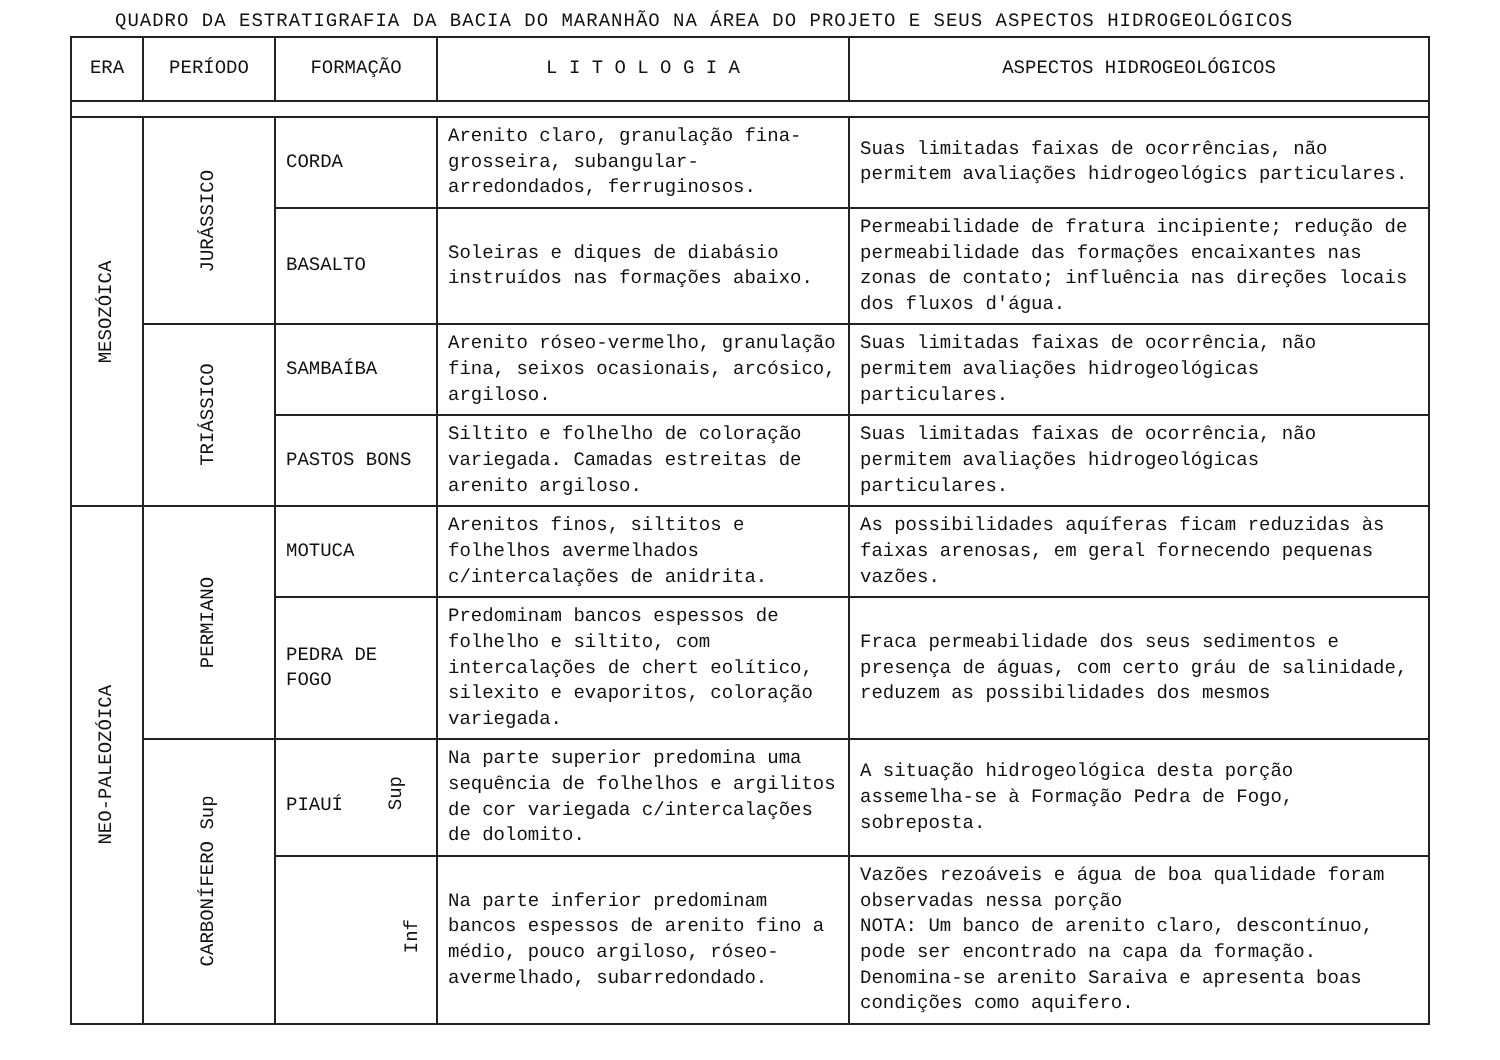QUADRO DA ESTRATIGRAFIA DA BACIA DO MARANHÃO NA ÁREA DO PROJETO E SEUS ASPECTOS HIDROGEOLÓGICOS
| ERA | PERÍODO | FORMAÇÃO | L I T O L O G I A | ASPECTOS HIDROGEOLÓGICOS |
| --- | --- | --- | --- | --- |
| MESOZÓICA | JURÁSSICO | CORDA | Arenito claro, granulação fina-grosseira, subangular-arredondados, ferruginosos. | Suas limitadas faixas de ocorrências, não permitem avaliações hidrogeológics particulares. |
| | | BASALTO | Soleiras e diques de diabásio instruídos nas formações abaixo. | Permeabilidade de fratura incipiente; redução de permeabilidade das formações encaixantes nas zonas de contato; influência nas direções locais dos fluxos d'água. |
| | TRIÁSSICO | SAMBAÍBA | Arenito róseo-vermelho, granulação fina, seixos ocasionais, arcósico, argiloso. | Suas limitadas faixas de ocorrência, não permitem avaliações hidrogeológicas particulares. |
| | | PASTOS BONS | Siltito e folhelho de coloração variegada. Camadas estreitas de arenito argiloso. | Suas limitadas faixas de ocorrência, não permitem avaliações hidrogeológicas particulares. |
| NEO-PALEOZÓICA | PERMIANO | MOTUCA | Arenitos finos, siltitos e folhelhos avermelhados c/intercalações de anidrita. | As possibilidades aquíferas ficam reduzidas às faixas arenosas, em geral fornecendo pequenas vazões. |
| | | PEDRA DE FOGO | Predominam bancos espessos de folhelho e siltito, com intercalações de chert eolítico, silexito e evaporitos, coloração variegada. | Fraca permeabilidade dos seus sedimentos e presença de águas, com certo gráu de salinidade, reduzem as possibilidades dos mesmos |
| | CARBONÍFERO Sup | PIAUÍ Sup | Na parte superior predomina uma sequência de folhelhos e argilitos de cor variegada c/intercalações de dolomito. | A situação hidrogeológica desta porção assemelha-se à Formação Pedra de Fogo, sobreposta. |
| | | Inf | Na parte inferior predominam bancos espessos de arenito fino a médio, pouco argiloso, róseo-avermelhado, subarredondado. | Vazões rezoáveis e água de boa qualidade foram observadas nessa porção NOTA: Um banco de arenito claro, descontínuo, pode ser encontrado na capa da formação. Denomina-se arenito Saraiva e apresenta boas condições como aquifero. |